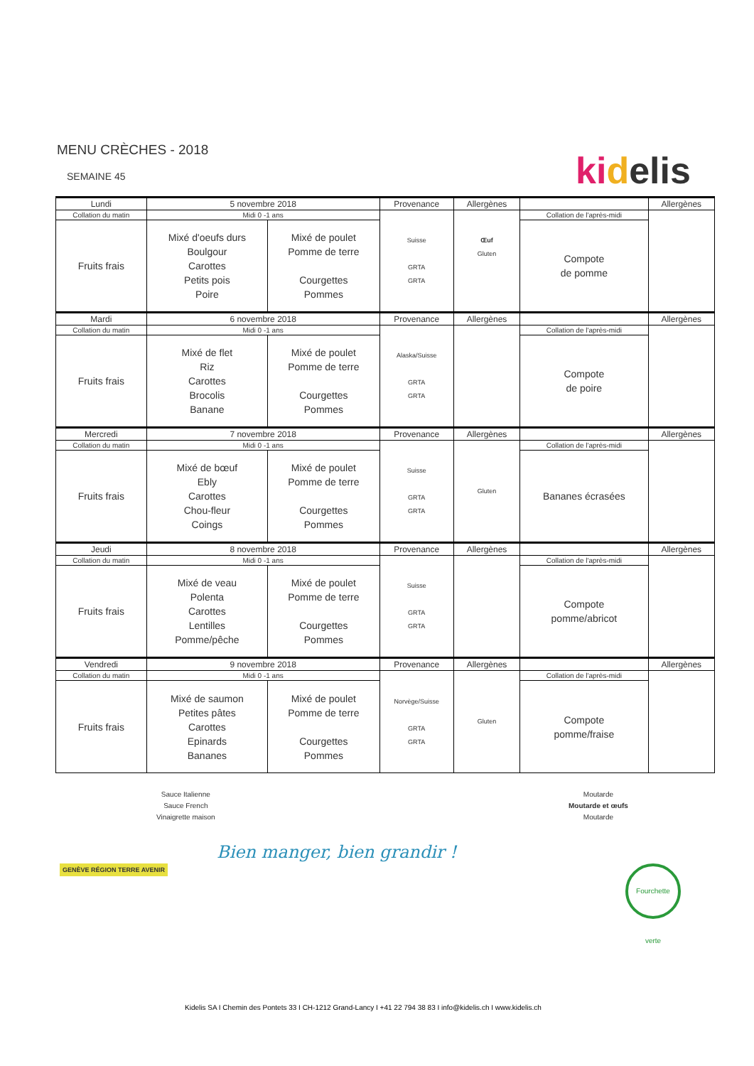MENU CRÈCHES - 2018
SEMAINE 45
ki delis
| Lundi | 5 novembre 2018 | | Provenance | Allergènes | | Allergènes |
| Collation du matin | Midi 0 -1 ans | | Suisse GRTA GRTA | Œuf Gluten | Collation de l'après-midi | |
| Fruits frais | Mixé d'oeufs durs Boulgour Carottes Petits pois Poire | Mixé de poulet Pomme de terre Courgettes Pommes | | | Compote de pomme | |
| Mardi | 6 novembre 2018 | | Provenance | Allergènes | | Allergènes |
| Collation du matin | Midi 0 -1 ans | | Alaska/Suisse GRTA GRTA | | Collation de l'après-midi | |
| Fruits frais | Mixé de flet Riz Carottes Brocolis Banane | Mixé de poulet Pomme de terre Courgettes Pommes | | | Compote de poire | |
| Mercredi | 7 novembre 2018 | | Provenance | Allergènes | | Allergènes |
| Collation du matin | Midi 0 -1 ans | | Suisse GRTA GRTA | Gluten | Collation de l'après-midi | |
| Fruits frais | Mixé de bœuf Ebly Carottes Chou-fleur Coings | Mixé de poulet Pomme de terre Courgettes Pommes | | | Bananes écrasées | |
| Jeudi | 8 novembre 2018 | | Provenance | Allergènes | | Allergènes |
| Collation du matin | Midi 0 -1 ans | | Suisse GRTA GRTA | | Collation de l'après-midi | |
| Fruits frais | Mixé de veau Polenta Carottes Lentilles Pomme/pêche | Mixé de poulet Pomme de terre Courgettes Pommes | | | Compote pomme/abricot | |
| Vendredi | 9 novembre 2018 | | Provenance | Allergènes | | Allergènes |
| Collation du matin | Midi 0 -1 ans | | Norvège/Suisse GRTA GRTA | Gluten | Collation de l'après-midi | |
| Fruits frais | Mixé de saumon Petites pâtes Carottes Epinards Bananes | Mixé de poulet Pomme de terre Courgettes Pommes | | | Compote pomme/fraise | |
Sauce Italienne
Sauce French
Vinaigrette maison
Moutarde
Moutarde et œufs
Moutarde
GENÈVE RÉGION TERRE AVENIR
Bien manger, bien grandir !
Fourchette verte
Kidelis SA I Chemin des Pontets 33 I CH-1212 Grand-Lancy I +41 22 794 38 83 I info@kidelis.ch I www.kidelis.ch